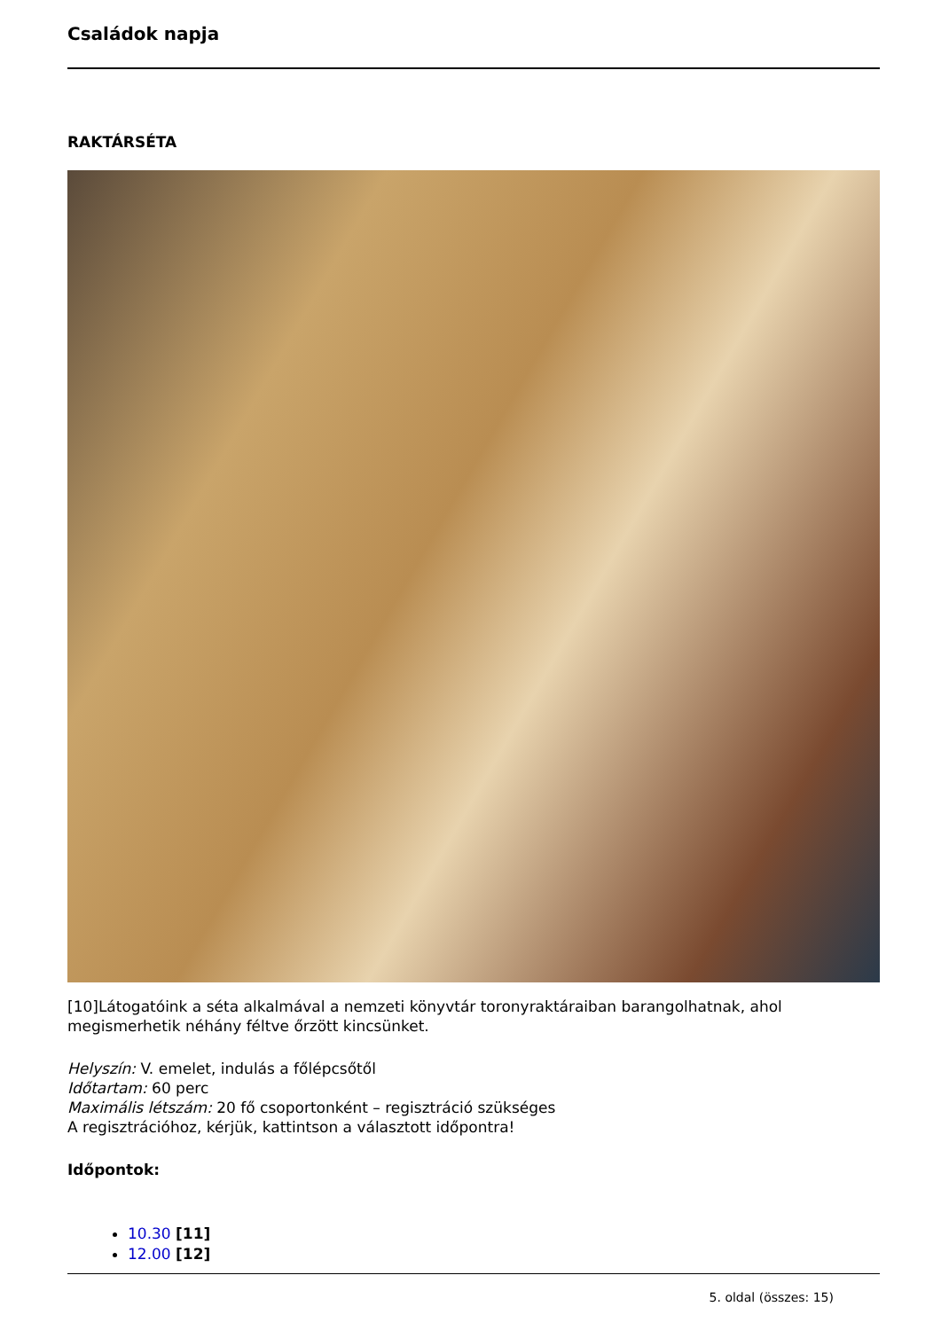Családok napja
RAKTÁRSÉTA
[10]Látogatóink a séta alkalmával a nemzeti könyvtár toronyraktáraiban barangolhatnak, ahol megismerhetik néhány féltve őrzött kincsünket.
Helyszín: V. emelet, indulás a főlépcsőtől
Időtartam: 60 perc
Maximális létszám: 20 fő csoportonként – regisztráció szükséges
A regisztrációhoz, kérjük, kattintson a választott időpontra!
Időpontok:
10.30 [11]
12.00 [12]
5. oldal (összes: 15)